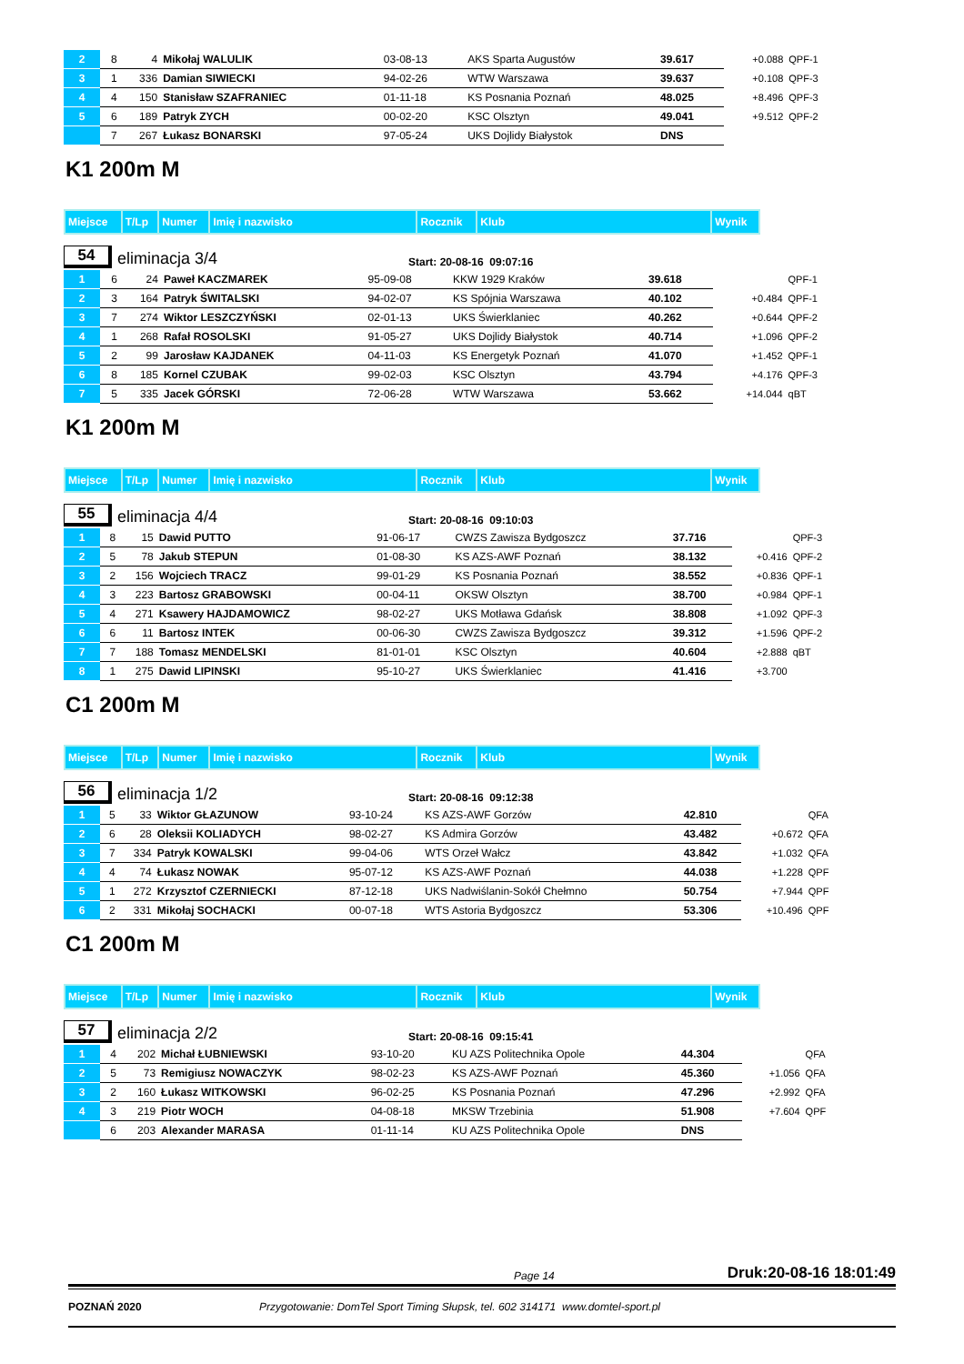| 2 | 8 | 4 | Mikołaj WALULIK | 03-08-13 | AKS Sparta Augustów | 39.617 | +0.088 | QPF-1 |
| 3 | 1 | 336 | Damian SIWIECKI | 94-02-26 | WTW Warszawa | 39.637 | +0.108 | QPF-3 |
| 4 | 4 | 150 | Stanisław SZAFRANIEC | 01-11-18 | KS Posnania Poznań | 48.025 | +8.496 | QPF-3 |
| 5 | 6 | 189 | Patryk ZYCH | 00-02-20 | KSC Olsztyn | 49.041 | +9.512 | QPF-2 |
| | 7 | 267 | Łukasz BONARSKI | 97-05-24 | UKS Dojlidy Białystok | DNS | | |
K1 200m M
| Miejsce | T/Lp | Numer | Imię i nazwisko | Rocznik | Klub | Wynik |
54
eliminacja 3/4
Start: 20-08-16 09:07:16
| 1 | 6 | 24 | Paweł KACZMAREK | 95-09-08 | KKW 1929 Kraków | 39.618 | | QPF-1 |
| 2 | 3 | 164 | Patryk ŚWITALSKI | 94-02-07 | KS Spójnia Warszawa | 40.102 | +0.484 | QPF-1 |
| 3 | 7 | 274 | Wiktor LESZCZYŃSKI | 02-01-13 | UKS Świerklaniec | 40.262 | +0.644 | QPF-2 |
| 4 | 1 | 268 | Rafał ROSOLSKI | 91-05-27 | UKS Dojlidy Białystok | 40.714 | +1.096 | QPF-2 |
| 5 | 2 | 99 | Jarosław KAJDANEK | 04-11-03 | KS Energetyk Poznań | 41.070 | +1.452 | QPF-1 |
| 6 | 8 | 185 | Kornel CZUBAK | 99-02-03 | KSC Olsztyn | 43.794 | +4.176 | QPF-3 |
| 7 | 5 | 335 | Jacek GÓRSKI | 72-06-28 | WTW Warszawa | 53.662 | +14.044 | qBT |
K1 200m M
| Miejsce | T/Lp | Numer | Imię i nazwisko | Rocznik | Klub | Wynik |
55
eliminacja 4/4
Start: 20-08-16 09:10:03
| 1 | 8 | 15 | Dawid PUTTO | 91-06-17 | CWZS Zawisza Bydgoszcz | 37.716 | | QPF-3 |
| 2 | 5 | 78 | Jakub STEPUN | 01-08-30 | KS AZS-AWF Poznań | 38.132 | +0.416 | QPF-2 |
| 3 | 2 | 156 | Wojciech TRACZ | 99-01-29 | KS Posnania Poznań | 38.552 | +0.836 | QPF-1 |
| 4 | 3 | 223 | Bartosz GRABOWSKI | 00-04-11 | OKSW Olsztyn | 38.700 | +0.984 | QPF-1 |
| 5 | 4 | 271 | Ksawery HAJDAMOWICZ | 98-02-27 | UKS Motława Gdańsk | 38.808 | +1.092 | QPF-3 |
| 6 | 6 | 11 | Bartosz INTEK | 00-06-30 | CWZS Zawisza Bydgoszcz | 39.312 | +1.596 | QPF-2 |
| 7 | 7 | 188 | Tomasz MENDELSKI | 81-01-01 | KSC Olsztyn | 40.604 | +2.888 | qBT |
| 8 | 1 | 275 | Dawid LIPINSKI | 95-10-27 | UKS Świerklaniec | 41.416 | +3.700 | |
C1 200m M
| Miejsce | T/Lp | Numer | Imię i nazwisko | Rocznik | Klub | Wynik |
56
eliminacja 1/2
Start: 20-08-16 09:12:38
| 1 | 5 | 33 | Wiktor GŁAZUNOW | 93-10-24 | KS AZS-AWF Gorzów | 42.810 | | QFA |
| 2 | 6 | 28 | Oleksii KOLIADYCH | 98-02-27 | KS Admira Gorzów | 43.482 | +0.672 | QFA |
| 3 | 7 | 334 | Patryk KOWALSKI | 99-04-06 | WTS Orzeł Wałcz | 43.842 | +1.032 | QFA |
| 4 | 4 | 74 | Łukasz NOWAK | 95-07-12 | KS AZS-AWF Poznań | 44.038 | +1.228 | QPF |
| 5 | 1 | 272 | Krzysztof CZERNIECKI | 87-12-18 | UKS Nadwiślanin-Sokół Chełmno | 50.754 | +7.944 | QPF |
| 6 | 2 | 331 | Mikołaj SOCHACKI | 00-07-18 | WTS Astoria Bydgoszcz | 53.306 | +10.496 | QPF |
C1 200m M
| Miejsce | T/Lp | Numer | Imię i nazwisko | Rocznik | Klub | Wynik |
57
eliminacja 2/2
Start: 20-08-16 09:15:41
| 1 | 4 | 202 | Michał ŁUBNIEWSKI | 93-10-20 | KU AZS Politechnika Opole | 44.304 | | QFA |
| 2 | 5 | 73 | Remigiusz NOWACZYK | 98-02-23 | KS AZS-AWF Poznań | 45.360 | +1.056 | QFA |
| 3 | 2 | 160 | Łukasz WITKOWSKI | 96-02-25 | KS Posnania Poznań | 47.296 | +2.992 | QFA |
| 4 | 3 | 219 | Piotr WOCH | 04-08-18 | MKSW Trzebinia | 51.908 | +7.604 | QPF |
| | 6 | 203 | Alexander MARASA | 01-11-14 | KU AZS Politechnika Opole | DNS | | |
Page 14 Druk:20-08-16 18:01:49
POZNAŃ 2020 Przygotowanie: DomTel Sport Timing Słupsk, tel. 602 314171 www.domtel-sport.pl